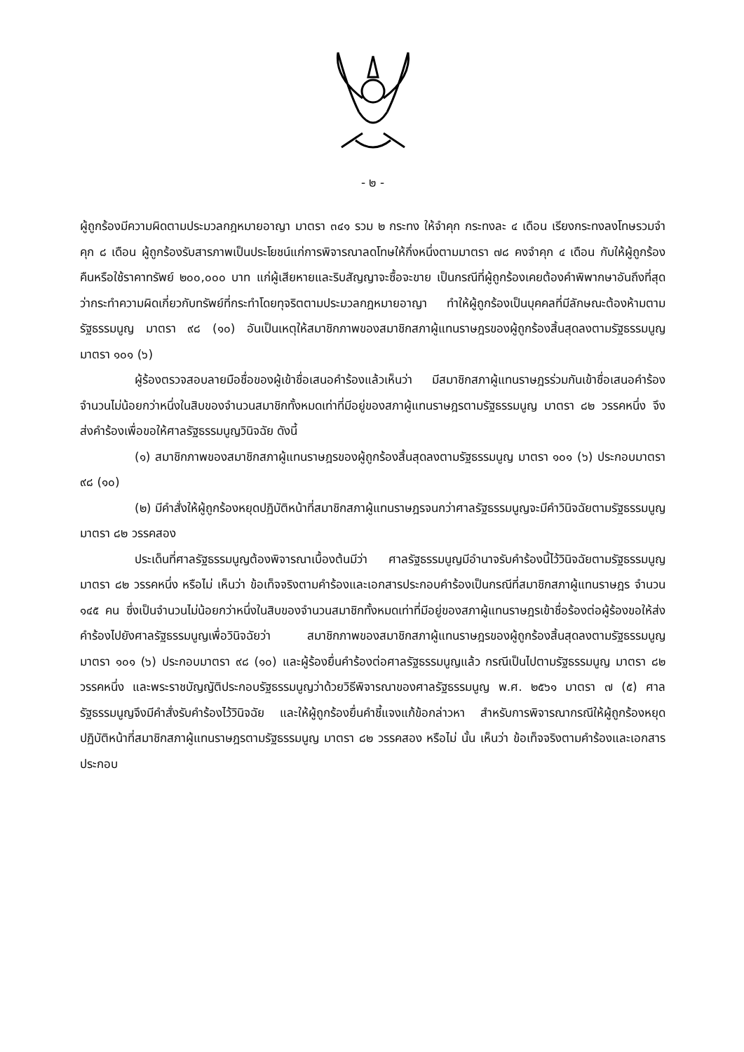- ๒ -
ผู้ถูกร้องมีความผิดตามประมวลกฎหมายอาญา มาตรา ๓๔๑ รวม ๒ กระทง ให้จำคุก กระทงละ ๔ เดือน เรียงกระทงลงโทษรวมจำคุก ๘ เดือน ผู้ถูกร้องรับสารภาพเป็นประโยชน์แก่การพิจารณาลดโทษให้กึ่งหนึ่งตามมาตรา ๗๘ คงจำคุก ๔ เดือน กับให้ผู้ถูกร้องคืนหรือใช้ราคาทรัพย์ ๒๐๐,๐๐๐ บาท แก่ผู้เสียหายและริบสัญญาจะซื้อจะขาย เป็นกรณีที่ผู้ถูกร้องเคยต้องคำพิพากษาอันถึงที่สุดว่ากระทำความผิดเกี่ยวกับทรัพย์ที่กระทำโดยทุจริตตามประมวลกฎหมายอาญา ทำให้ผู้ถูกร้องเป็นบุคคลที่มีลักษณะต้องห้ามตามรัฐธรรมนูญ มาตรา ๙๘ (๑๐) อันเป็นเหตุให้สมาชิกภาพของสมาชิกสภาผู้แทนราษฎรของผู้ถูกร้องสิ้นสุดลงตามรัฐธรรมนูญ มาตรา ๑๐๑ (๖)
ผู้ร้องตรวจสอบลายมือชื่อของผู้เข้าชื่อเสนอคำร้องแล้วเห็นว่า มีสมาชิกสภาผู้แทนราษฎรร่วมกันเข้าชื่อเสนอคำร้องจำนวนไม่น้อยกว่าหนึ่งในสิบของจำนวนสมาชิกทั้งหมดเท่าที่มีอยู่ของสภาผู้แทนราษฎรตามรัฐธรรมนูญ มาตรา ๘๒ วรรคหนึ่ง จึงส่งคำร้องเพื่อขอให้ศาลรัฐธรรมนูญวินิจฉัย ดังนี้
(๑) สมาชิกภาพของสมาชิกสภาผู้แทนราษฎรของผู้ถูกร้องสิ้นสุดลงตามรัฐธรรมนูญ มาตรา ๑๐๑ (๖) ประกอบมาตรา ๙๘ (๑๐)
(๒) มีคำสั่งให้ผู้ถูกร้องหยุดปฏิบัติหน้าที่สมาชิกสภาผู้แทนราษฎรจนกว่าศาลรัฐธรรมนูญจะมีคำวินิจฉัยตามรัฐธรรมนูญ มาตรา ๘๒ วรรคสอง
ประเด็นที่ศาลรัฐธรรมนูญต้องพิจารณาเบื้องต้นมีว่า ศาลรัฐธรรมนูญมีอำนาจรับคำร้องนี้ไว้วินิจฉัยตามรัฐธรรมนูญ มาตรา ๘๒ วรรคหนึ่ง หรือไม่ เห็นว่า ข้อเท็จจริงตามคำร้องและเอกสารประกอบคำร้องเป็นกรณีที่สมาชิกสภาผู้แทนราษฎร จำนวน ๑๔๕ คน ซึ่งเป็นจำนวนไม่น้อยกว่าหนึ่งในสิบของจำนวนสมาชิกทั้งหมดเท่าที่มีอยู่ของสภาผู้แทนราษฎรเข้าชื่อร้องต่อผู้ร้องขอให้ส่งคำร้องไปยังศาลรัฐธรรมนูญเพื่อวินิจฉัยว่า สมาชิกภาพของสมาชิกสภาผู้แทนราษฎรของผู้ถูกร้องสิ้นสุดลงตามรัฐธรรมนูญ มาตรา ๑๐๑ (๖) ประกอบมาตรา ๙๘ (๑๐) และผู้ร้องยื่นคำร้องต่อศาลรัฐธรรมนูญแล้ว กรณีเป็นไปตามรัฐธรรมนูญ มาตรา ๘๒ วรรคหนึ่ง และพระราชบัญญัติประกอบรัฐธรรมนูญว่าด้วยวิธีพิจารณาของศาลรัฐธรรมนูญ พ.ศ. ๒๕๖๑ มาตรา ๗ (๕) ศาลรัฐธรรมนูญจึงมีคำสั่งรับคำร้องไว้วินิจฉัย และให้ผู้ถูกร้องยื่นคำชี้แจงแก้ข้อกล่าวหา สำหรับการพิจารณากรณีให้ผู้ถูกร้องหยุดปฏิบัติหน้าที่สมาชิกสภาผู้แทนราษฎรตามรัฐธรรมนูญ มาตรา ๘๒ วรรคสอง หรือไม่ นั้น เห็นว่า ข้อเท็จจริงตามคำร้องและเอกสารประกอบ